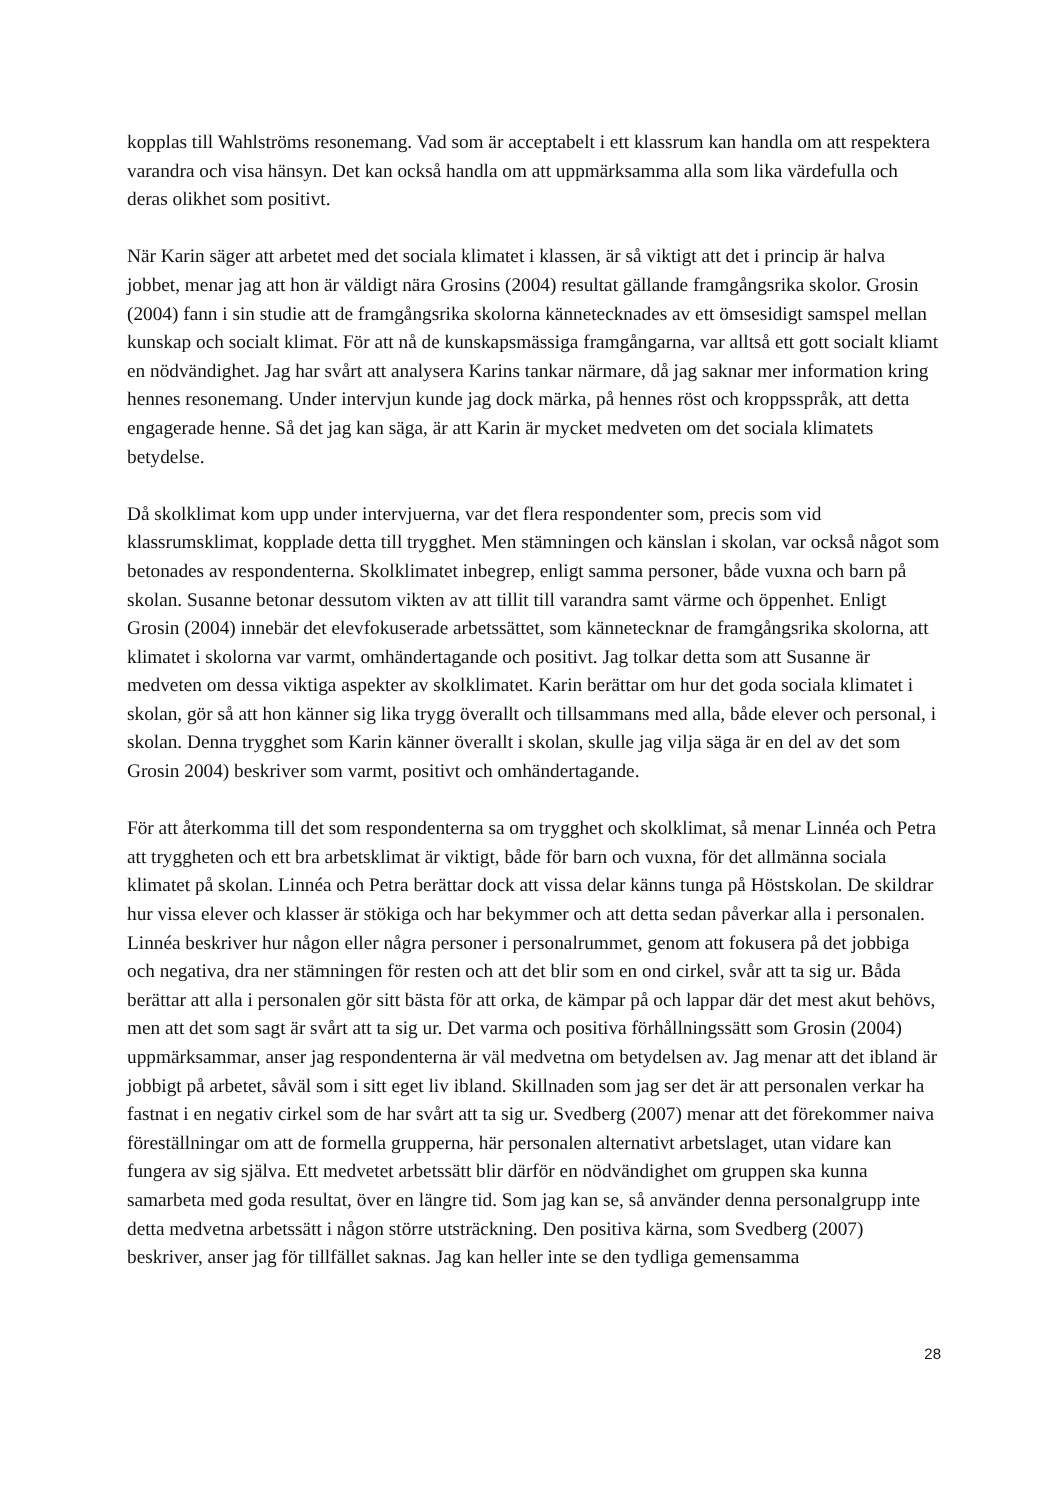kopplas till Wahlströms resonemang. Vad som är acceptabelt i ett klassrum kan handla om att respektera varandra och visa hänsyn. Det kan också handla om att uppmärksamma alla som lika värdefulla och deras olikhet som positivt.
När Karin säger att arbetet med det sociala klimatet i klassen, är så viktigt att det i princip är halva jobbet, menar jag att hon är väldigt nära Grosins (2004) resultat gällande framgångsrika skolor. Grosin (2004) fann i sin studie att de framgångsrika skolorna kännetecknades av ett ömsesidigt samspel mellan kunskap och socialt klimat. För att nå de kunskapsmässiga framgångarna, var alltså ett gott socialt kliamt en nödvändighet. Jag har svårt att analysera Karins tankar närmare, då jag saknar mer information kring hennes resonemang. Under intervjun kunde jag dock märka, på hennes röst och kroppsspråk, att detta engagerade henne. Så det jag kan säga, är att Karin är mycket medveten om det sociala klimatets betydelse.
Då skolklimat kom upp under intervjuerna, var det flera respondenter som, precis som vid klassrumsklimat, kopplade detta till trygghet. Men stämningen och känslan i skolan, var också något som betonades av respondenterna. Skolklimatet inbegrep, enligt samma personer, både vuxna och barn på skolan. Susanne betonar dessutom vikten av att tillit till varandra samt värme och öppenhet. Enligt Grosin (2004) innebär det elevfokuserade arbetssättet, som kännetecknar de framgångsrika skolorna, att klimatet i skolorna var varmt, omhändertagande och positivt. Jag tolkar detta som att Susanne är medveten om dessa viktiga aspekter av skolklimatet. Karin berättar om hur det goda sociala klimatet i skolan, gör så att hon känner sig lika trygg överallt och tillsammans med alla, både elever och personal, i skolan. Denna trygghet som Karin känner överallt i skolan, skulle jag vilja säga är en del av det som Grosin 2004) beskriver som varmt, positivt och omhändertagande.
För att återkomma till det som respondenterna sa om trygghet och skolklimat, så menar Linnéa och Petra att tryggheten och ett bra arbetsklimat är viktigt, både för barn och vuxna, för det allmänna sociala klimatet på skolan. Linnéa och Petra berättar dock att vissa delar känns tunga på Höstskolan. De skildrar hur vissa elever och klasser är stökiga och har bekymmer och att detta sedan påverkar alla i personalen. Linnéa beskriver hur någon eller några personer i personalrummet, genom att fokusera på det jobbiga och negativa, dra ner stämningen för resten och att det blir som en ond cirkel, svår att ta sig ur. Båda berättar att alla i personalen gör sitt bästa för att orka, de kämpar på och lappar där det mest akut behövs, men att det som sagt är svårt att ta sig ur. Det varma och positiva förhållningssätt som Grosin (2004) uppmärksammar, anser jag respondenterna är väl medvetna om betydelsen av. Jag menar att det ibland är jobbigt på arbetet, såväl som i sitt eget liv ibland. Skillnaden som jag ser det är att personalen verkar ha fastnat i en negativ cirkel som de har svårt att ta sig ur. Svedberg (2007) menar att det förekommer naiva föreställningar om att de formella grupperna, här personalen alternativt arbetslaget, utan vidare kan fungera av sig själva. Ett medvetet arbetssätt blir därför en nödvändighet om gruppen ska kunna samarbeta med goda resultat, över en längre tid. Som jag kan se, så använder denna personalgrupp inte detta medvetna arbetssätt i någon större utsträckning. Den positiva kärna, som Svedberg (2007) beskriver, anser jag för tillfället saknas. Jag kan heller inte se den tydliga gemensamma
28